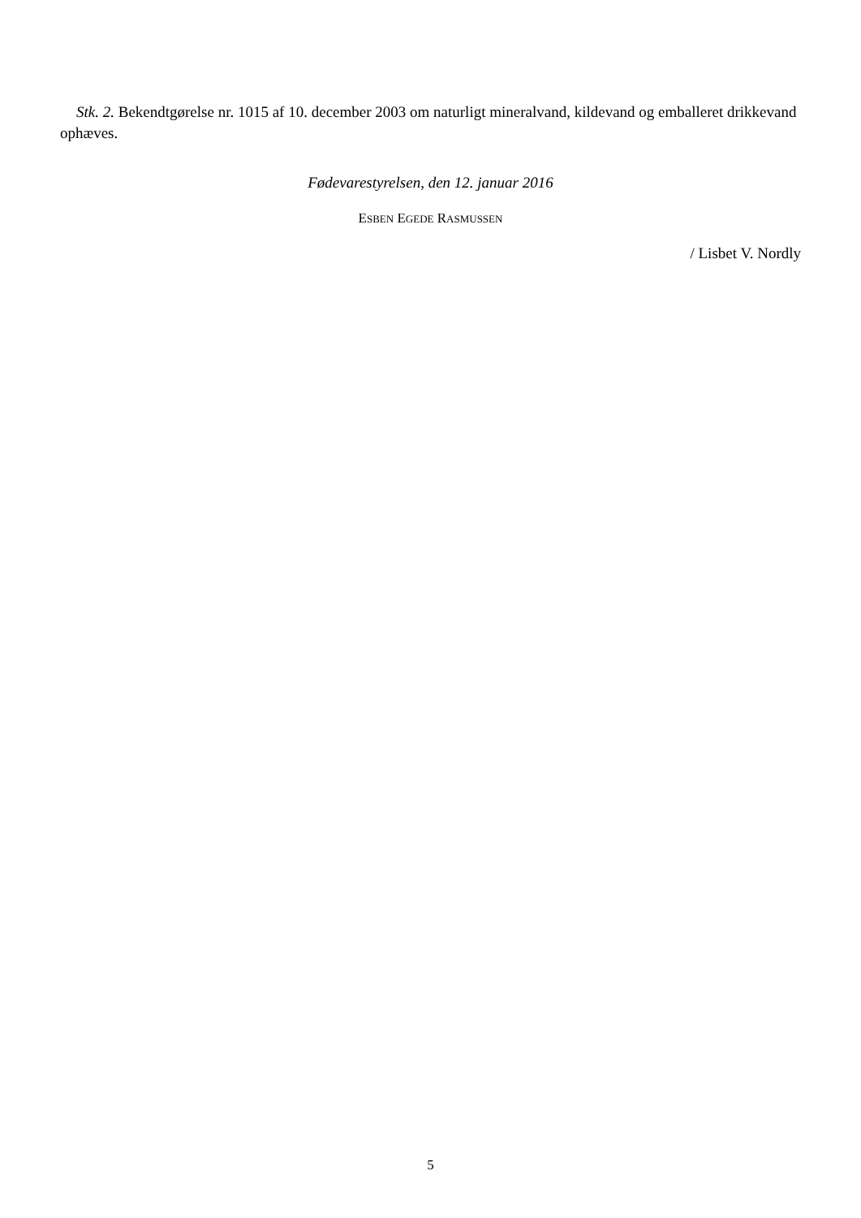Stk. 2. Bekendtgørelse nr. 1015 af 10. december 2003 om naturligt mineralvand, kildevand og emballeret drikkevand ophæves.
Fødevarestyrelsen, den 12. januar 2016
ESBEN EGEDE RASMUSSEN
/ Lisbet V. Nordly
5